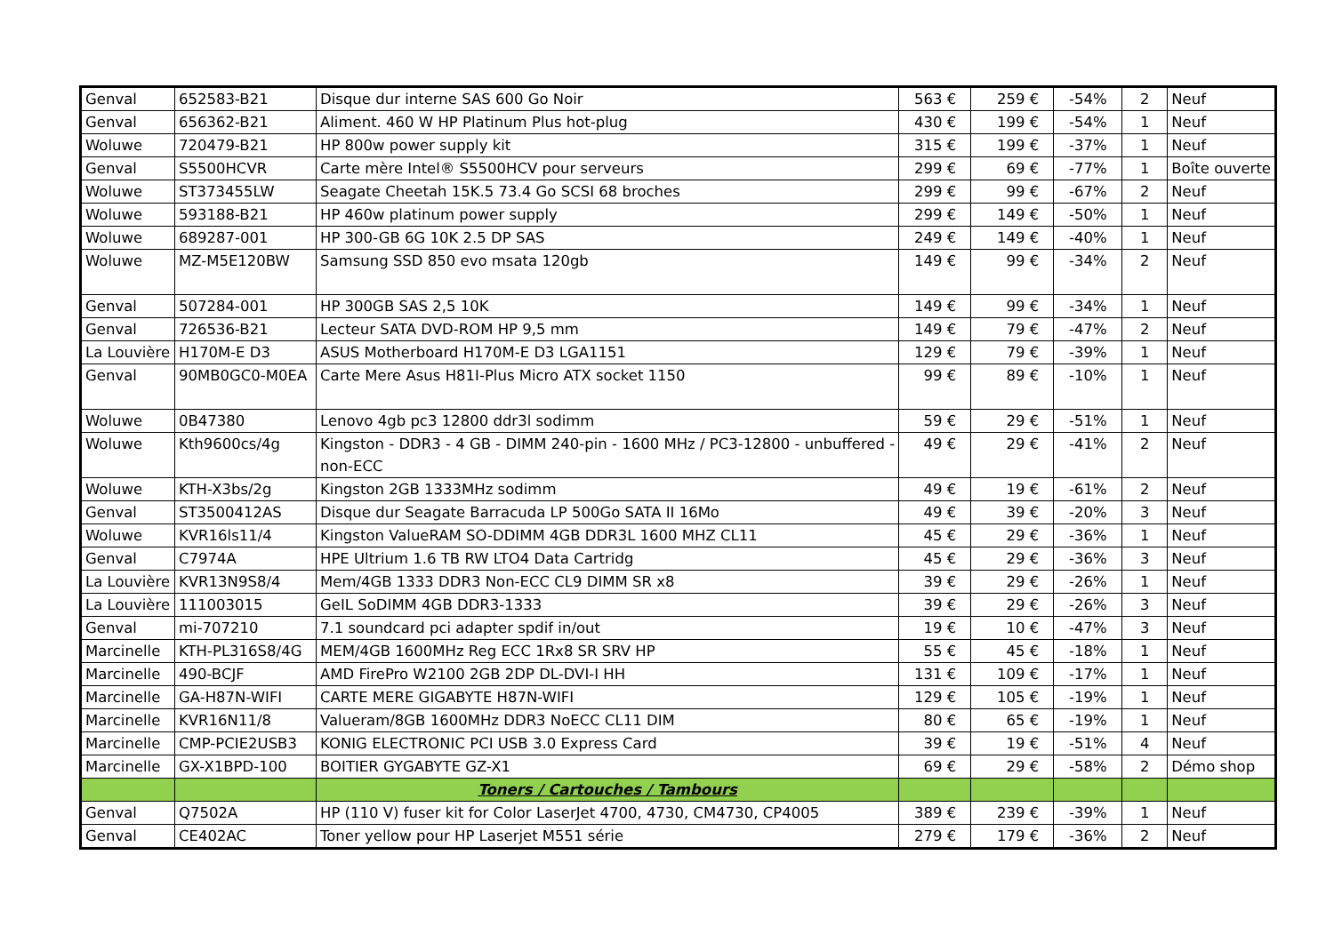| Genval | 652583-B21 | Disque dur interne SAS 600 Go Noir | 563 € | 259 € | -54% | 2 | Neuf |
| Genval | 656362-B21 | Aliment. 460 W HP Platinum Plus hot-plug | 430 € | 199 € | -54% | 1 | Neuf |
| Woluwe | 720479-B21 | HP 800w power supply kit | 315 € | 199 € | -37% | 1 | Neuf |
| Genval | S5500HCVR | Carte mère Intel® S5500HCV pour serveurs | 299 € | 69 € | -77% | 1 | Boîte ouverte |
| Woluwe | ST373455LW | Seagate Cheetah 15K.5 73.4 Go SCSI 68 broches | 299 € | 99 € | -67% | 2 | Neuf |
| Woluwe | 593188-B21 | HP 460w platinum power supply | 299 € | 149 € | -50% | 1 | Neuf |
| Woluwe | 689287-001 | HP 300-GB 6G 10K 2.5 DP SAS | 249 € | 149 € | -40% | 1 | Neuf |
| Woluwe | MZ-M5E120BW | Samsung SSD 850 evo msata 120gb | 149 € | 99 € | -34% | 2 | Neuf |
| Genval | 507284-001 | HP 300GB SAS 2,5 10K | 149 € | 99 € | -34% | 1 | Neuf |
| Genval | 726536-B21 | Lecteur SATA DVD-ROM HP 9,5 mm | 149 € | 79 € | -47% | 2 | Neuf |
| La Louvière | H170M-E D3 | ASUS Motherboard H170M-E D3 LGA1151 | 129 € | 79 € | -39% | 1 | Neuf |
| Genval | 90MB0GC0-M0EA | Carte Mere Asus H81I-Plus Micro ATX socket 1150 | 99 € | 89 € | -10% | 1 | Neuf |
| Woluwe | 0B47380 | Lenovo 4gb pc3 12800 ddr3l sodimm | 59 € | 29 € | -51% | 1 | Neuf |
| Woluwe | Kth9600cs/4g | Kingston - DDR3 - 4 GB - DIMM 240-pin - 1600 MHz / PC3-12800 - unbuffered - non-ECC | 49 € | 29 € | -41% | 2 | Neuf |
| Woluwe | KTH-X3bs/2g | Kingston 2GB 1333MHz sodimm | 49 € | 19 € | -61% | 2 | Neuf |
| Genval | ST3500412AS | Disque dur Seagate Barracuda LP 500Go SATA II 16Mo | 49 € | 39 € | -20% | 3 | Neuf |
| Woluwe | KVR16ls11/4 | Kingston ValueRAM SO-DDIMM 4GB DDR3L 1600 MHZ CL11 | 45 € | 29 € | -36% | 1 | Neuf |
| Genval | C7974A | HPE Ultrium 1.6 TB RW LTO4 Data Cartridg | 45 € | 29 € | -36% | 3 | Neuf |
| La Louvière | KVR13N9S8/4 | Mem/4GB 1333 DDR3 Non-ECC CL9 DIMM SR x8 | 39 € | 29 € | -26% | 1 | Neuf |
| La Louvière | 111003015 | GeIL SoDIMM 4GB DDR3-1333 | 39 € | 29 € | -26% | 3 | Neuf |
| Genval | mi-707210 | 7.1 soundcard pci adapter spdif in/out | 19 € | 10 € | -47% | 3 | Neuf |
| Marcinelle | KTH-PL316S8/4G | MEM/4GB 1600MHz Reg ECC 1Rx8 SR SRV HP | 55 € | 45 € | -18% | 1 | Neuf |
| Marcinelle | 490-BCJF | AMD FirePro W2100 2GB 2DP DL-DVI-I HH | 131 € | 109 € | -17% | 1 | Neuf |
| Marcinelle | GA-H87N-WIFI | CARTE MERE GIGABYTE H87N-WIFI | 129 € | 105 € | -19% | 1 | Neuf |
| Marcinelle | KVR16N11/8 | Valueram/8GB 1600MHz DDR3 NoECC CL11 DIM | 80 € | 65 € | -19% | 1 | Neuf |
| Marcinelle | CMP-PCIE2USB3 | KONIG ELECTRONIC PCI USB 3.0 Express Card | 39 € | 19 € | -51% | 4 | Neuf |
| Marcinelle | GX-X1BPD-100 | BOITIER GYGABYTE GZ-X1 | 69 € | 29 € | -58% | 2 | Démo shop |
| | | Toners / Cartouches / Tambours | | | | | |
| Genval | Q7502A | HP (110 V) fuser kit for Color LaserJet 4700, 4730, CM4730, CP4005 | 389 € | 239 € | -39% | 1 | Neuf |
| Genval | CE402AC | Toner yellow pour HP Laserjet M551 série | 279 € | 179 € | -36% | 2 | Neuf |